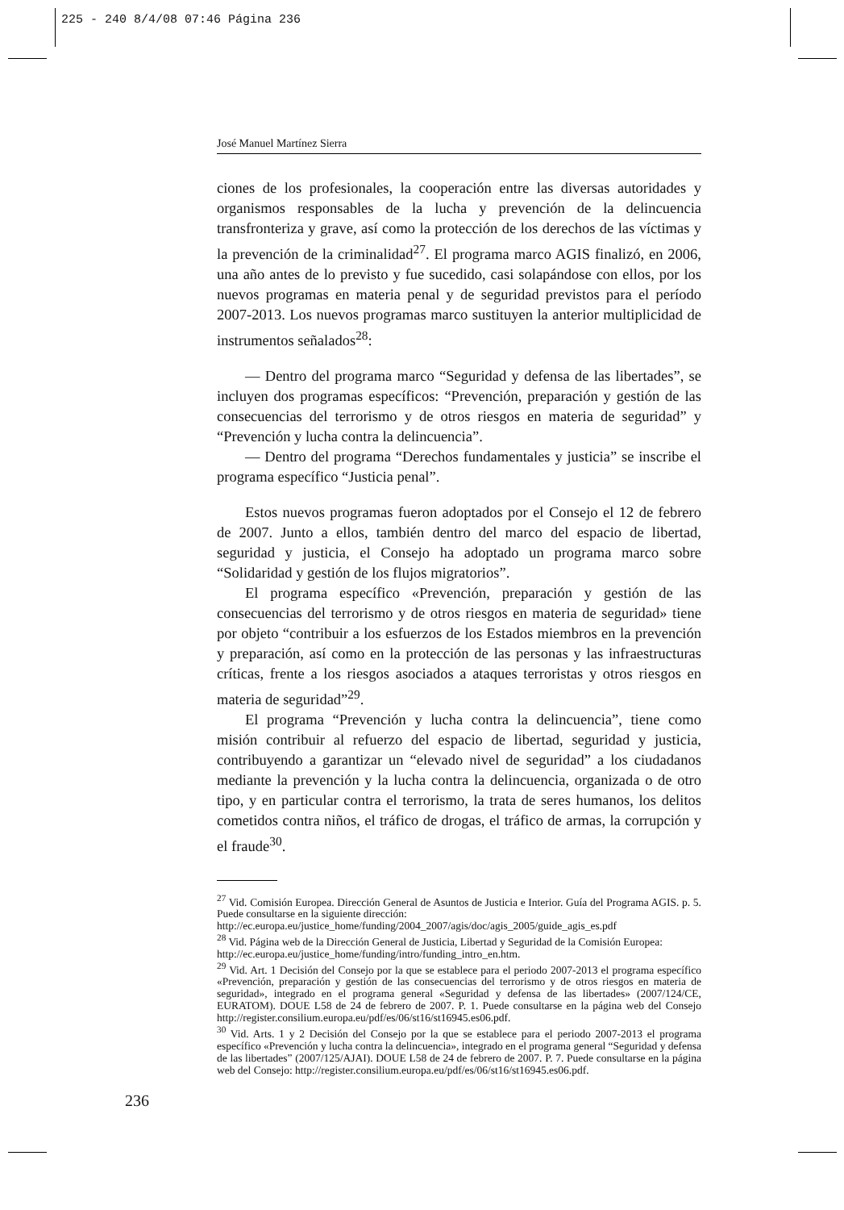225 - 240 8/4/08 07:46 Página 236
José Manuel Martínez Sierra
ciones de los profesionales, la cooperación entre las diversas autoridades y organismos responsables de la lucha y prevención de la delincuencia transfronteriza y grave, así como la protección de los derechos de las víctimas y la prevención de la criminalidad<sup>27</sup>. El programa marco AGIS finalizó, en 2006, una año antes de lo previsto y fue sucedido, casi solapándose con ellos, por los nuevos programas en materia penal y de seguridad previstos para el período 2007-2013. Los nuevos programas marco sustituyen la anterior multiplicidad de instrumentos señalados<sup>28</sup>:
— Dentro del programa marco “Seguridad y defensa de las libertades”, se incluyen dos programas específicos: “Prevención, preparación y gestión de las consecuencias del terrorismo y de otros riesgos en materia de seguridad” y “Prevención y lucha contra la delincuencia”.
— Dentro del programa “Derechos fundamentales y justicia” se inscribe el programa específico “Justicia penal”.
Estos nuevos programas fueron adoptados por el Consejo el 12 de febrero de 2007. Junto a ellos, también dentro del marco del espacio de libertad, seguridad y justicia, el Consejo ha adoptado un programa marco sobre “Solidaridad y gestión de los flujos migratorios”.
El programa específico «Prevención, preparación y gestión de las consecuencias del terrorismo y de otros riesgos en materia de seguridad» tiene por objeto “contribuir a los esfuerzos de los Estados miembros en la prevención y preparación, así como en la protección de las personas y las infraestructuras críticas, frente a los riesgos asociados a ataques terroristas y otros riesgos en materia de seguridad”<sup>29</sup>.
El programa “Prevención y lucha contra la delincuencia”, tiene como misión contribuir al refuerzo del espacio de libertad, seguridad y justicia, contribuyendo a garantizar un “elevado nivel de seguridad” a los ciudadanos mediante la prevención y la lucha contra la delincuencia, organizada o de otro tipo, y en particular contra el terrorismo, la trata de seres humanos, los delitos cometidos contra niños, el tráfico de drogas, el tráfico de armas, la corrupción y el fraude<sup>30</sup>.
<sup>27</sup> Vid. Comisión Europea. Dirección General de Asuntos de Justicia e Interior. Guía del Programa AGIS. p. 5. Puede consultarse en la siguiente dirección:
http://ec.europa.eu/justice_home/funding/2004_2007/agis/doc/agis_2005/guide_agis_es.pdf
<sup>28</sup> Vid. Página web de la Dirección General de Justicia, Libertad y Seguridad de la Comisión Europea:
http://ec.europa.eu/justice_home/funding/intro/funding_intro_en.htm.
<sup>29</sup> Vid. Art. 1 Decisión del Consejo por la que se establece para el periodo 2007-2013 el programa específico «Prevención, preparación y gestión de las consecuencias del terrorismo y de otros riesgos en materia de seguridad», integrado en el programa general «Seguridad y defensa de las libertades» (2007/124/CE, EURATOM). DOUE L58 de 24 de febrero de 2007. P. 1. Puede consultarse en la página web del Consejo http://register.consilium.europa.eu/pdf/es/06/st16/st16945.es06.pdf.
<sup>30</sup> Vid. Arts. 1 y 2 Decisión del Consejo por la que se establece para el periodo 2007-2013 el programa específico «Prevención y lucha contra la delincuencia», integrado en el programa general “Seguridad y defensa de las libertades” (2007/125/AJAI). DOUE L58 de 24 de febrero de 2007. P. 7. Puede consultarse en la página web del Consejo: http://register.consilium.europa.eu/pdf/es/06/st16/st16945.es06.pdf.
236